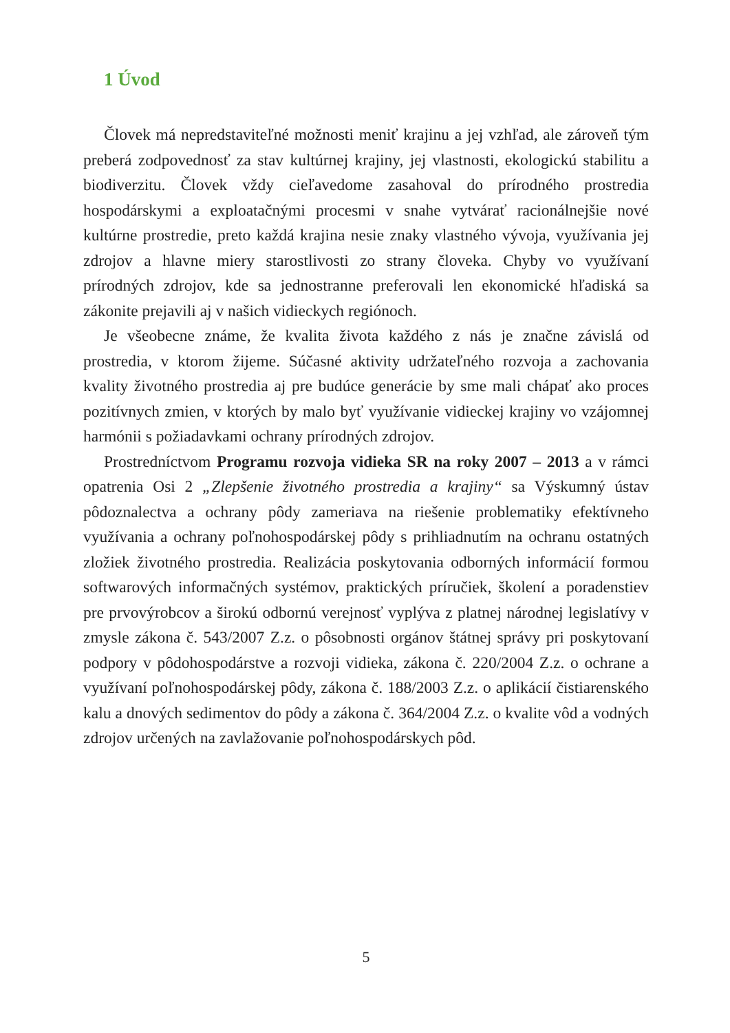1 Úvod
Človek má nepredstaviteľné možnosti meniť krajinu a jej vzhľad, ale zároveň tým preberá zodpovednosť za stav kultúrnej krajiny, jej vlastnosti, ekologickú stabilitu a biodiverzitu. Človek vždy cieľavedome zasahoval do prírodného prostredia hospodárskymi a exploatačnými procesmi v snahe vytvárať racionálnejšie nové kultúrne prostredie, preto každá krajina nesie znaky vlastného vývoja, využívania jej zdrojov a hlavne miery starostlivosti zo strany človeka. Chyby vo využívaní prírodných zdrojov, kde sa jednostranne preferovali len ekonomické hľadiská sa zákonite prejavili aj v našich vidieckych regiónoch.
Je všeobecne známe, že kvalita života každého z nás je značne závislá od prostredia, v ktorom žijeme. Súčasné aktivity udržateľného rozvoja a zachovania kvality životného prostredia aj pre budúce generácie by sme mali chápať ako proces pozitívnych zmien, v ktorých by malo byť využívanie vidieckej krajiny vo vzájomnej harmónii s požiadavkami ochrany prírodných zdrojov.
Prostredníctvom Programu rozvoja vidieka SR na roky 2007 – 2013 a v rámci opatrenia Osi 2 „Zlepšenie životného prostredia a krajiny“ sa Výskumný ústav pôdoznalectva a ochrany pôdy zameriava na riešenie problematiky efektívneho využívania a ochrany poľnohospodárskej pôdy s prihliadnutím na ochranu ostatných zložiek životného prostredia. Realizácia poskytovania odborných informácií formou softwarových informačných systémov, praktických príručiek, školení a poradenstiev pre prvovýrobcov a širokú odbornú verejnosť vyplýva z platnej národnej legislatívy v zmysle zákona č. 543/2007 Z.z. o pôsobnosti orgánov štátnej správy pri poskytovaní podpory v pôdohospodárstve a rozvoji vidieka, zákona č. 220/2004 Z.z. o ochrane a využívaní poľnohospodárskej pôdy, zákona č. 188/2003 Z.z. o aplikácií čistiarenského kalu a dnových sedimentov do pôdy a zákona č. 364/2004 Z.z. o kvalite vôd a vodných zdrojov určených na zavlažovanie poľnohospodárskych pôd.
5